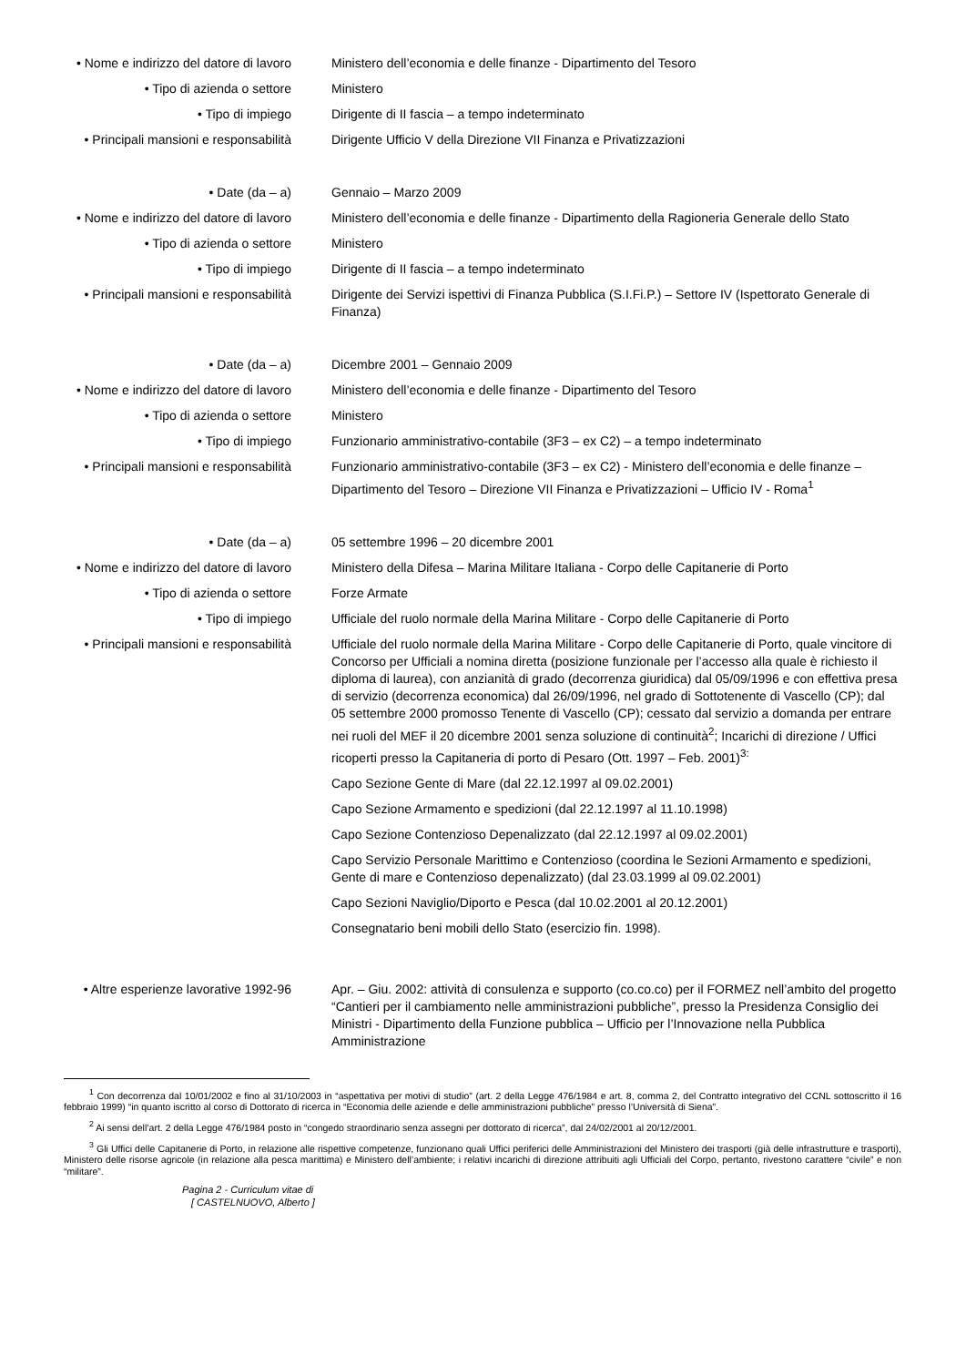| • Nome e indirizzo del datore di lavoro | Ministero dell’economia e delle finanze - Dipartimento del Tesoro |
| • Tipo di azienda o settore | Ministero |
| • Tipo di impiego | Dirigente di II fascia – a tempo indeterminato |
| • Principali mansioni e responsabilità | Dirigente Ufficio V della Direzione VII Finanza e Privatizzazioni |
| • Date (da – a) | Gennaio – Marzo 2009 |
| • Nome e indirizzo del datore di lavoro | Ministero dell’economia e delle finanze - Dipartimento della Ragioneria Generale dello Stato |
| • Tipo di azienda o settore | Ministero |
| • Tipo di impiego | Dirigente di II fascia – a tempo indeterminato |
| • Principali mansioni e responsabilità | Dirigente dei Servizi ispettivi di Finanza Pubblica (S.I.Fi.P.) – Settore IV (Ispettorato Generale di Finanza) |
| • Date (da – a) | Dicembre 2001 – Gennaio 2009 |
| • Nome e indirizzo del datore di lavoro | Ministero dell’economia e delle finanze - Dipartimento del Tesoro |
| • Tipo di azienda o settore | Ministero |
| • Tipo di impiego | Funzionario amministrativo-contabile (3F3 – ex C2) – a tempo indeterminato |
| • Principali mansioni e responsabilità | Funzionario amministrativo-contabile (3F3 – ex C2) - Ministero dell’economia e delle finanze – Dipartimento del Tesoro – Direzione VII Finanza e Privatizzazioni – Ufficio IV - Roma<sup>1</sup> |
| • Date (da – a) | 05 settembre 1996 – 20 dicembre 2001 |
| • Nome e indirizzo del datore di lavoro | Ministero della Difesa – Marina Militare Italiana - Corpo delle Capitanerie di Porto |
| • Tipo di azienda o settore | Forze Armate |
| • Tipo di impiego | Ufficiale del ruolo normale della Marina Militare - Corpo delle Capitanerie di Porto |
| • Principali mansioni e responsabilità | Ufficiale del ruolo normale della Marina Militare - Corpo delle Capitanerie di Porto, quale vincitore di Concorso per Ufficiali a nomina diretta (posizione funzionale per l’accesso alla quale è richiesto il diploma di laurea), con anzianità di grado (decorrenza giuridica) dal 05/09/1996 e con effettiva presa di servizio (decorrenza economica) dal 26/09/1996, nel grado di Sottotenente di Vascello (CP); dal 05 settembre 2000 promosso Tenente di Vascello (CP); cessato dal servizio a domanda per entrare nei ruoli del MEF il 20 dicembre 2001 senza soluzione di continuità<sup>2</sup>; Incarichi di direzione / Uffici ricoperti presso la Capitaneria di porto di Pesaro (Ott. 1997 – Feb. 2001)<sup>3:</sup> Capo Sezione Gente di Mare (dal 22.12.1997 al 09.02.2001) Capo Sezione Armamento e spedizioni (dal 22.12.1997 al 11.10.1998) Capo Sezione Contenzioso Depenalizzato (dal 22.12.1997 al 09.02.2001) Capo Servizio Personale Marittimo e Contenzioso (coordina le Sezioni Armamento e spedizioni, Gente di mare e Contenzioso depenalizzato) (dal 23.03.1999 al 09.02.2001) Capo Sezioni Naviglio/Diporto e Pesca (dal 10.02.2001 al 20.12.2001) Consegnatario beni mobili dello Stato (esercizio fin. 1998). |
| • Altre esperienze lavorative 1992-96 | Apr. – Giu. 2002: attività di consulenza e supporto (co.co.co) per il FORMEZ nell’ambito del progetto “Cantieri per il cambiamento nelle amministrazioni pubbliche”, presso la Presidenza Consiglio dei Ministri - Dipartimento della Funzione pubblica – Ufficio per l’Innovazione nella Pubblica Amministrazione |
<sup>1</sup> Con decorrenza dal 10/01/2002 e fino al 31/10/2003 in “aspettativa per motivi di studio” (art. 2 della Legge 476/1984 e art. 8, comma 2, del Contratto integrativo del CCNL sottoscritto il 16 febbraio 1999) “in quanto iscritto al corso di Dottorato di ricerca in “Economia delle aziende e delle amministrazioni pubbliche” presso l’Università di Siena”.
<sup>2</sup> Ai sensi dell’art. 2 della Legge 476/1984 posto in “congedo straordinario senza assegni per dottorato di ricerca”, dal 24/02/2001 al 20/12/2001.
<sup>3</sup> Gli Uffici delle Capitanerie di Porto, in relazione alle rispettive competenze, funzionano quali Uffici periferici delle Amministrazioni del Ministero dei trasporti (già delle infrastrutture e trasporti), Ministero delle risorse agricole (in relazione alla pesca marittima) e Ministero dell’ambiente; i relativi incarichi di direzione attribuiti agli Ufficiali del Corpo, pertanto, rivestono carattere “civile” e non “militare”.
Pagina 2 - Curriculum vitae di
[ CASTELNUOVO, Alberto ]